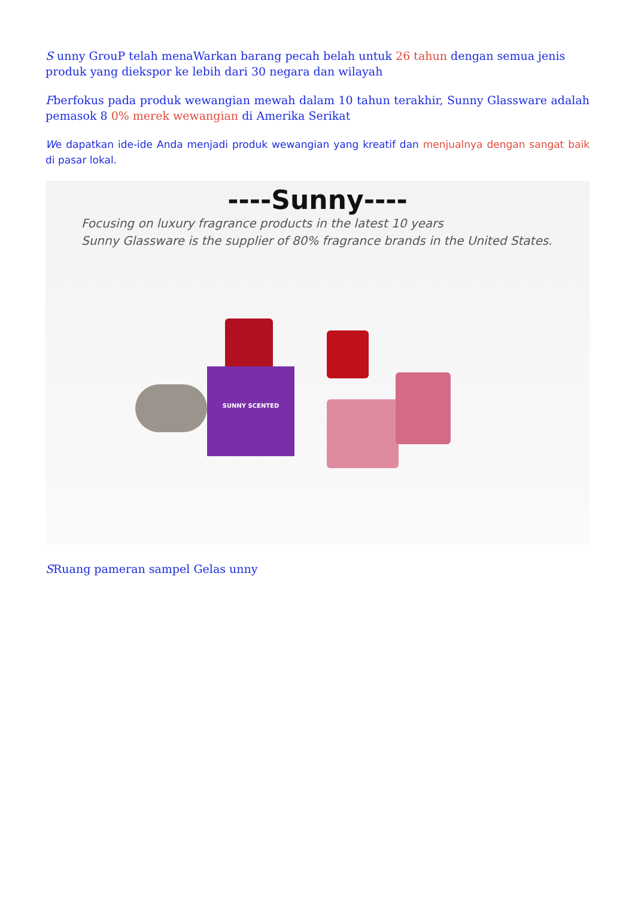S unny GrouP telah menaWarkan barang pecah belah untuk 26 tahun dengan semua jenis produk yang diekspor ke lebih dari 30 negara dan wilayah
Fberfokus pada produk wewangian mewah dalam 10 tahun terakhir, Sunny Glassware adalah pemasok 8 0% merek wewangian di Amerika Serikat
We dapatkan ide-ide Anda menjadi produk wewangian yang kreatif dan menjualnya dengan sangat baik di pasar lokal.
----Sunny----
Focusing on luxury fragrance products in the latest 10 years
Sunny Glassware is the supplier of 80% fragrance brands in the United States.
SUNNY SCENTED
SRuang pameran sampel Gelas unny